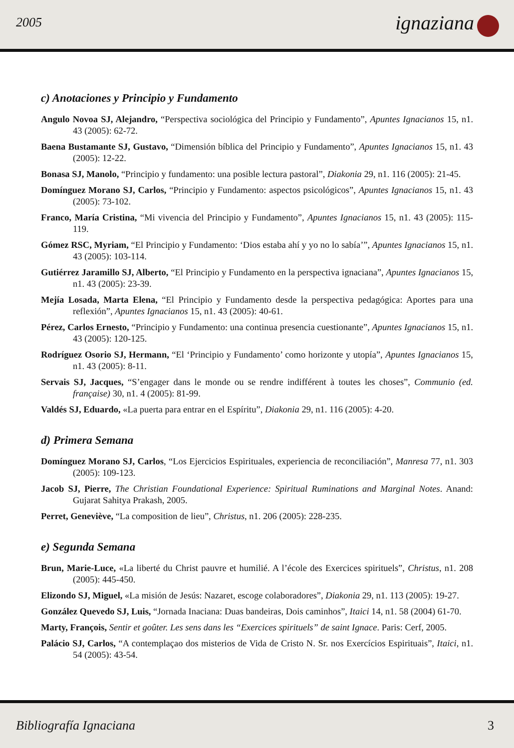2005 ignaziana
c) Anotaciones y Principio y Fundamento
Angulo Novoa SJ, Alejandro, “Perspectiva sociológica del Principio y Fundamento”, Apuntes Ignacianos 15, n1. 43 (2005): 62-72.
Baena Bustamante SJ, Gustavo, “Dimensión bíblica del Principio y Fundamento”, Apuntes Ignacianos 15, n1. 43 (2005): 12-22.
Bonasa SJ, Manolo, “Principio y fundamento: una posible lectura pastoral”, Diakonia 29, n1. 116 (2005): 21-45.
Domínguez Morano SJ, Carlos, “Principio y Fundamento: aspectos psicológicos”, Apuntes Ignacianos 15, n1. 43 (2005): 73-102.
Franco, María Cristina, “Mi vivencia del Principio y Fundamento”, Apuntes Ignacianos 15, n1. 43 (2005): 115-119.
Gómez RSC, Myriam, “El Principio y Fundamento: ‘Dios estaba ahí y yo no lo sabía’”, Apuntes Ignacianos 15, n1. 43 (2005): 103-114.
Gutiérrez Jaramillo SJ, Alberto, “El Principio y Fundamento en la perspectiva ignaciana”, Apuntes Ignacianos 15, n1. 43 (2005): 23-39.
Mejía Losada, Marta Elena, “El Principio y Fundamento desde la perspectiva pedagógica: Aportes para una reflexión”, Apuntes Ignacianos 15, n1. 43 (2005): 40-61.
Pérez, Carlos Ernesto, “Principio y Fundamento: una continua presencia cuestionante”, Apuntes Ignacianos 15, n1. 43 (2005): 120-125.
Rodríguez Osorio SJ, Hermann, “El ‘Principio y Fundamento’ como horizonte y utopía”, Apuntes Ignacianos 15, n1. 43 (2005): 8-11.
Servais SJ, Jacques, “S’engager dans le monde ou se rendre indifférent à toutes les choses”, Communio (ed. française) 30, n1. 4 (2005): 81-99.
Valdés SJ, Eduardo, «La puerta para entrar en el Espíritu”, Diakonia 29, n1. 116 (2005): 4-20.
d) Primera Semana
Domínguez Morano SJ, Carlos, “Los Ejercicios Espirituales, experiencia de reconciliación”, Manresa 77, n1. 303 (2005): 109-123.
Jacob SJ, Pierre, The Christian Foundational Experience: Spiritual Ruminations and Marginal Notes. Anand: Gujarat Sahitya Prakash, 2005.
Perret, Geneviève, “La composition de lieu”, Christus, n1. 206 (2005): 228-235.
e) Segunda Semana
Brun, Marie-Luce, «La liberté du Christ pauvre et humilié. A l’école des Exercices spirituels”, Christus, n1. 208 (2005): 445-450.
Elizondo SJ, Miguel, «La misión de Jesús: Nazaret, escoge colaboradores”, Diakonia 29, n1. 113 (2005): 19-27.
González Quevedo SJ, Luis, “Jornada Inaciana: Duas bandeiras, Dois caminhos”, Itaici 14, n1. 58 (2004) 61-70.
Marty, François, Sentir et goûter. Les sens dans les “Exercices spirituels” de saint Ignace. Paris: Cerf, 2005.
Palácio SJ, Carlos, “A contemplaçao dos misterios de Vida de Cristo N. Sr. nos Exercícios Espirituais”, Itaici, n1. 54 (2005): 43-54.
Bibliografía Ignaciana 3